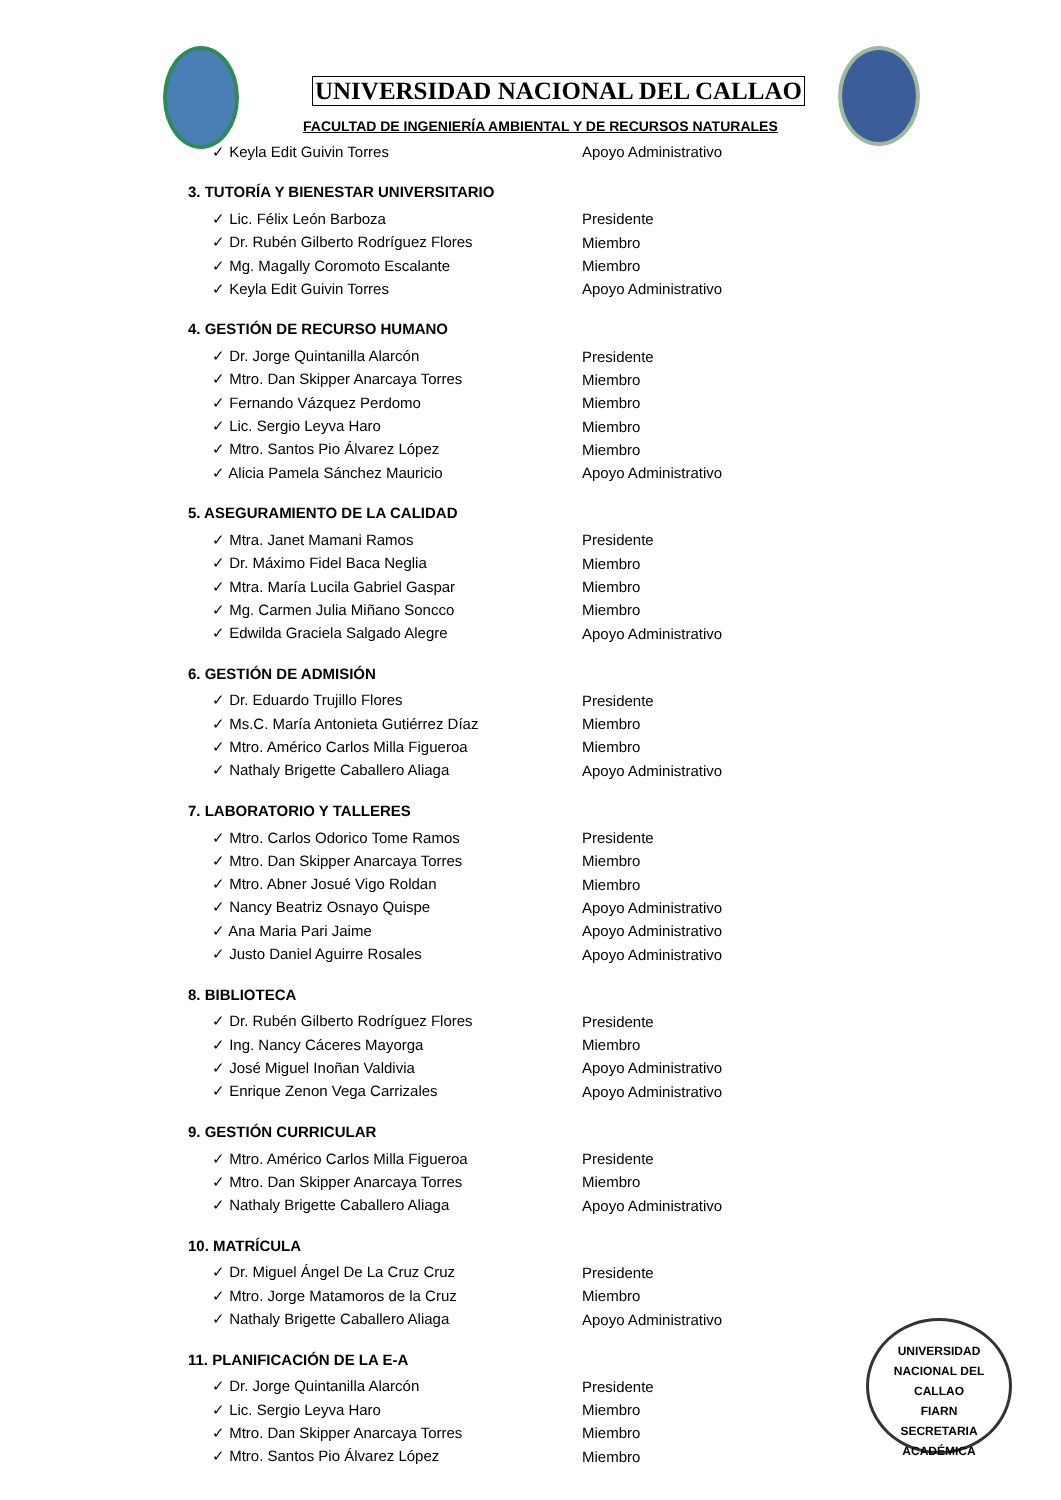UNIVERSIDAD NACIONAL DEL CALLAO
FACULTAD DE INGENIERÍA AMBIENTAL Y DE RECURSOS NATURALES
✓ Keyla Edit Guivin Torres Apoyo Administrativo
3. TUTORÍA Y BIENESTAR UNIVERSITARIO
✓ Lic. Félix León Barboza Presidente
✓ Dr. Rubén Gilberto Rodríguez Flores Miembro
✓ Mg. Magally Coromoto Escalante Miembro
✓ Keyla Edit Guivin Torres Apoyo Administrativo
4. GESTIÓN DE RECURSO HUMANO
✓ Dr. Jorge Quintanilla Alarcón Presidente
✓ Mtro. Dan Skipper Anarcaya Torres Miembro
✓ Fernando Vázquez Perdomo Miembro
✓ Lic. Sergio Leyva Haro Miembro
✓ Mtro. Santos Pio Álvarez López Miembro
✓ Alicia Pamela Sánchez Mauricio Apoyo Administrativo
5. ASEGURAMIENTO DE LA CALIDAD
✓ Mtra. Janet Mamani Ramos Presidente
✓ Dr. Máximo Fidel Baca Neglia Miembro
✓ Mtra. María Lucila Gabriel Gaspar Miembro
✓ Mg. Carmen Julia Miñano Soncco Miembro
✓ Edwilda Graciela Salgado Alegre Apoyo Administrativo
6. GESTIÓN DE ADMISIÓN
✓ Dr. Eduardo Trujillo Flores Presidente
✓ Ms.C. María Antonieta Gutiérrez Díaz Miembro
✓ Mtro. Américo Carlos Milla Figueroa Miembro
✓ Nathaly Brigette Caballero Aliaga Apoyo Administrativo
7. LABORATORIO Y TALLERES
✓ Mtro. Carlos Odorico Tome Ramos Presidente
✓ Mtro. Dan Skipper Anarcaya Torres Miembro
✓ Mtro. Abner Josué Vigo Roldan Miembro
✓ Nancy Beatriz Osnayo Quispe Apoyo Administrativo
✓ Ana Maria Pari Jaime Apoyo Administrativo
✓ Justo Daniel Aguirre Rosales Apoyo Administrativo
8. BIBLIOTECA
✓ Dr. Rubén Gilberto Rodríguez Flores Presidente
✓ Ing. Nancy Cáceres Mayorga Miembro
✓ José Miguel Inoñan Valdivia Apoyo Administrativo
✓ Enrique Zenon Vega Carrizales Apoyo Administrativo
9. GESTIÓN CURRICULAR
✓ Mtro. Américo Carlos Milla Figueroa Presidente
✓ Mtro. Dan Skipper Anarcaya Torres Miembro
✓ Nathaly Brigette Caballero Aliaga Apoyo Administrativo
10. MATRÍCULA
✓ Dr. Miguel Ángel De La Cruz Cruz Presidente
✓ Mtro. Jorge Matamoros de la Cruz Miembro
✓ Nathaly Brigette Caballero Aliaga Apoyo Administrativo
11. PLANIFICACIÓN DE LA E-A
✓ Dr. Jorge Quintanilla Alarcón Presidente
✓ Lic. Sergio Leyva Haro Miembro
✓ Mtro. Dan Skipper Anarcaya Torres Miembro
✓ Mtro. Santos Pio Álvarez López Miembro
UNIVERSIDAD NACIONAL DEL CALLAO
FIARN
SECRETARIA ACADÉMICA